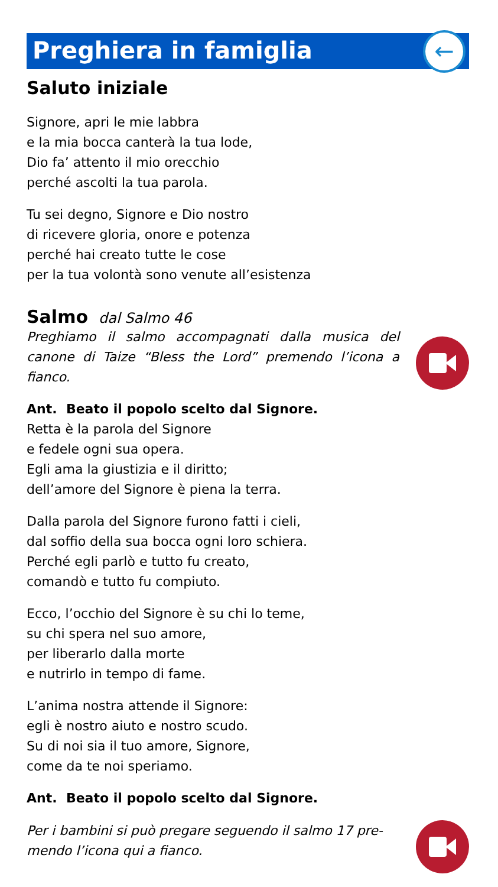Preghiera in famiglia
←
Saluto iniziale
Signore, apri le mie labbra
e la mia bocca canterà la tua lode,
Dio fa’ attento il mio orecchio
perché ascolti la tua parola.
Tu sei degno, Signore e Dio nostro
di ricevere gloria, onore e potenza
perché hai creato tutte le cose
per la tua volontà sono venute all’esistenza
Salmo dal Salmo 46
Preghiamo il salmo accompagnati dalla musica del canone di Taize “Bless the Lord” premendo l’icona a fianco.
Ant. Beato il popolo scelto dal Signore.
Retta è la parola del Signore
e fedele ogni sua opera.
Egli ama la giustizia e il diritto;
dell’amore del Signore è piena la terra.
Dalla parola del Signore furono fatti i cieli,
dal soffio della sua bocca ogni loro schiera.
Perché egli parlò e tutto fu creato,
comandò e tutto fu compiuto.
Ecco, l’occhio del Signore è su chi lo teme,
su chi spera nel suo amore,
per liberarlo dalla morte
e nutrirlo in tempo di fame.
L’anima nostra attende il Signore:
egli è nostro aiuto e nostro scudo.
Su di noi sia il tuo amore, Signore,
come da te noi speriamo.
Ant. Beato il popolo scelto dal Signore.
Per i bambini si può pregare seguendo il salmo 17 pre-mendo l’icona qui a fianco.